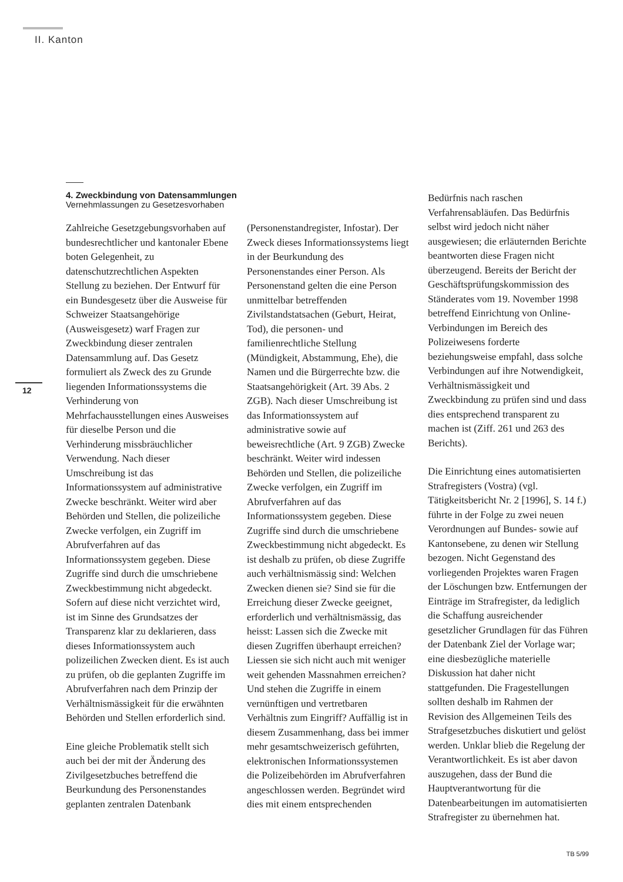II. Kanton
12
4. Zweckbindung von Datensammlungen
Vernehmlassungen zu Gesetzesvorhaben
Zahlreiche Gesetzgebungsvorhaben auf bundesrechtlicher und kantonaler Ebene boten Gelegenheit, zu datenschutzrechtlichen Aspekten Stellung zu beziehen. Der Entwurf für ein Bundesgesetz über die Ausweise für Schweizer Staatsangehörige (Ausweisgesetz) warf Fragen zur Zweckbindung dieser zentralen Datensammlung auf. Das Gesetz formuliert als Zweck des zu Grunde liegenden Informationssystems die Verhinderung von Mehrfachausstellungen eines Ausweises für dieselbe Person und die Verhinderung missbräuchlicher Verwendung. Nach dieser Umschreibung ist das Informationssystem auf administrative Zwecke beschränkt. Weiter wird aber Behörden und Stellen, die polizeiliche Zwecke verfolgen, ein Zugriff im Abrufverfahren auf das Informationssystem gegeben. Diese Zugriffe sind durch die umschriebene Zweckbestimmung nicht abgedeckt. Sofern auf diese nicht verzichtet wird, ist im Sinne des Grundsatzes der Transparenz klar zu deklarieren, dass dieses Informationssystem auch polizeilichen Zwecken dient. Es ist auch zu prüfen, ob die geplanten Zugriffe im Abrufverfahren nach dem Prinzip der Verhältnismässigkeit für die erwähnten Behörden und Stellen erforderlich sind.
Eine gleiche Problematik stellt sich auch bei der mit der Änderung des Zivilgesetzbuches betreffend die Beurkundung des Personenstandes geplanten zentralen Datenbank
(Personenstandregister, Infostar). Der Zweck dieses Informationssystems liegt in der Beurkundung des Personenstandes einer Person. Als Personenstand gelten die eine Person unmittelbar betreffenden Zivilstandstatsachen (Geburt, Heirat, Tod), die personen- und familienrechtliche Stellung (Mündigkeit, Abstammung, Ehe), die Namen und die Bürgerrechte bzw. die Staatsangehörigkeit (Art. 39 Abs. 2 ZGB). Nach dieser Umschreibung ist das Informationssystem auf administrative sowie auf beweisrechtliche (Art. 9 ZGB) Zwecke beschränkt. Weiter wird indessen Behörden und Stellen, die polizeiliche Zwecke verfolgen, ein Zugriff im Abrufverfahren auf das Informationssystem gegeben. Diese Zugriffe sind durch die umschriebene Zweckbestimmung nicht abgedeckt. Es ist deshalb zu prüfen, ob diese Zugriffe auch verhältnismässig sind: Welchen Zwecken dienen sie? Sind sie für die Erreichung dieser Zwecke geeignet, erforderlich und verhältnismässig, das heisst: Lassen sich die Zwecke mit diesen Zugriffen überhaupt erreichen? Liessen sie sich nicht auch mit weniger weit gehenden Massnahmen erreichen? Und stehen die Zugriffe in einem vernünftigen und vertretbaren Verhältnis zum Eingriff? Auffällig ist in diesem Zusammenhang, dass bei immer mehr gesamtschweizerisch geführten, elektronischen Informationssystemen die Polizeibehörden im Abrufverfahren angeschlossen werden. Begründet wird dies mit einem entsprechenden
Bedürfnis nach raschen Verfahrensabläufen. Das Bedürfnis selbst wird jedoch nicht näher ausgewiesen; die erläuternden Berichte beantworten diese Fragen nicht überzeugend. Bereits der Bericht der Geschäftsprüfungskommission des Ständerates vom 19. November 1998 betreffend Einrichtung von Online-Verbindungen im Bereich des Polizeiwesens forderte beziehungsweise empfahl, dass solche Verbindungen auf ihre Notwendigkeit, Verhältnismässigkeit und Zweckbindung zu prüfen sind und dass dies entsprechend transparent zu machen ist (Ziff. 261 und 263 des Berichts).
Die Einrichtung eines automatisierten Strafregisters (Vostra) (vgl. Tätigkeitsbericht Nr. 2 [1996], S. 14 f.) führte in der Folge zu zwei neuen Verordnungen auf Bundes- sowie auf Kantonsebene, zu denen wir Stellung bezogen. Nicht Gegenstand des vorliegenden Projektes waren Fragen der Löschungen bzw. Entfernungen der Einträge im Strafregister, da lediglich die Schaffung ausreichender gesetzlicher Grundlagen für das Führen der Datenbank Ziel der Vorlage war; eine diesbezügliche materielle Diskussion hat daher nicht stattgefunden. Die Fragestellungen sollten deshalb im Rahmen der Revision des Allgemeinen Teils des Strafgesetzbuches diskutiert und gelöst werden. Unklar blieb die Regelung der Verantwortlichkeit. Es ist aber davon auszugehen, dass der Bund die Hauptverantwortung für die Datenbearbeitungen im automatisierten Strafregister zu übernehmen hat.
TB 5/99